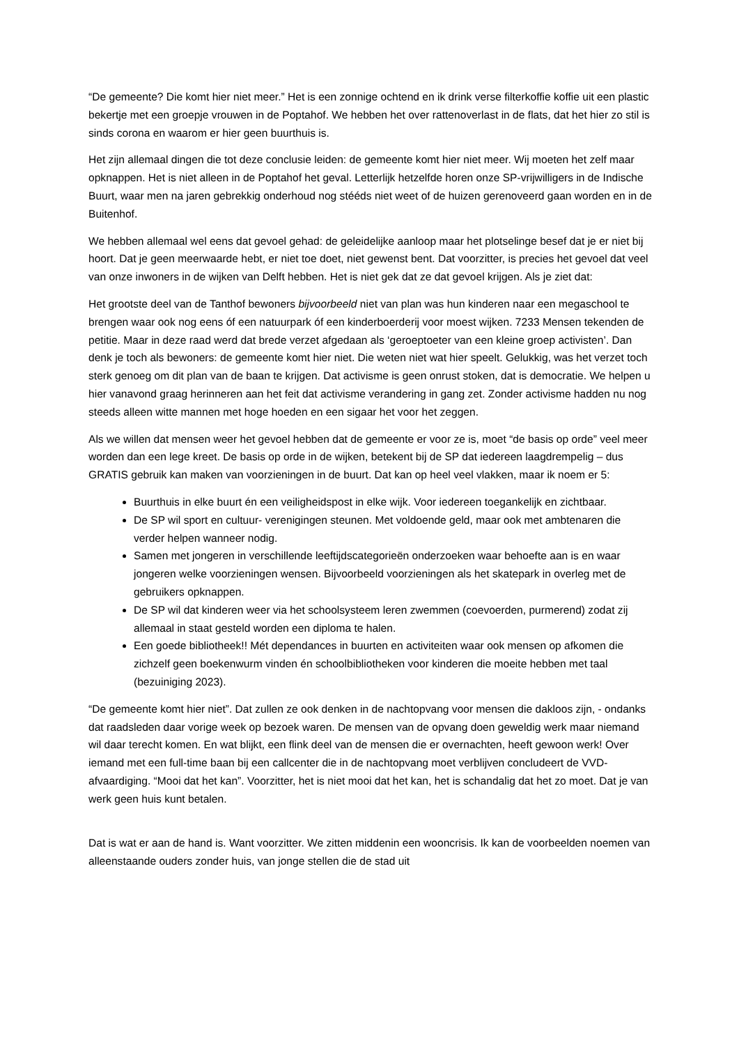“De gemeente? Die komt hier niet meer.” Het is een zonnige ochtend en ik drink verse filterkoffie koffie uit een plastic bekertje met een groepje vrouwen in de Poptahof. We hebben het over rattenoverlast in de flats, dat het hier zo stil is sinds corona en waarom er hier geen buurthuis is.
Het zijn allemaal dingen die tot deze conclusie leiden: de gemeente komt hier niet meer. Wij moeten het zelf maar opknappen. Het is niet alleen in de Poptahof het geval. Letterlijk hetzelfde horen onze SP-vrijwilligers in de Indische Buurt, waar men na jaren gebrekkig onderhoud nog stééds niet weet of de huizen gerenoveerd gaan worden en in de Buitenhof.
We hebben allemaal wel eens dat gevoel gehad: de geleidelijke aanloop maar het plotselinge besef dat je er niet bij hoort. Dat je geen meerwaarde hebt, er niet toe doet, niet gewenst bent. Dat voorzitter, is precies het gevoel dat veel van onze inwoners in de wijken van Delft hebben. Het is niet gek dat ze dat gevoel krijgen. Als je ziet dat:
Het grootste deel van de Tanthof bewoners bijvoorbeeld niet van plan was hun kinderen naar een megaschool te brengen waar ook nog eens óf een natuurpark óf een kinderboerderij voor moest wijken. 7233 Mensen tekenden de petitie. Maar in deze raad werd dat brede verzet afgedaan als ‘geroeptoeter van een kleine groep activisten’. Dan denk je toch als bewoners: de gemeente komt hier niet. Die weten niet wat hier speelt. Gelukkig, was het verzet toch sterk genoeg om dit plan van de baan te krijgen. Dat activisme is geen onrust stoken, dat is democratie. We helpen u hier vanavond graag herinneren aan het feit dat activisme verandering in gang zet. Zonder activisme hadden nu nog steeds alleen witte mannen met hoge hoeden en een sigaar het voor het zeggen.
Als we willen dat mensen weer het gevoel hebben dat de gemeente er voor ze is, moet “de basis op orde” veel meer worden dan een lege kreet. De basis op orde in de wijken, betekent bij de SP dat iedereen laagdrempelig – dus GRATIS gebruik kan maken van voorzieningen in de buurt. Dat kan op heel veel vlakken, maar ik noem er 5:
Buurthuis in elke buurt én een veiligheidspost in elke wijk. Voor iedereen toegankelijk en zichtbaar.
De SP wil sport en cultuur- verenigingen steunen. Met voldoende geld, maar ook met ambtenaren die verder helpen wanneer nodig.
Samen met jongeren in verschillende leeftijdscategorieën onderzoeken waar behoefte aan is en waar jongeren welke voorzieningen wensen. Bijvoorbeeld voorzieningen als het skatepark in overleg met de gebruikers opknappen.
De SP wil dat kinderen weer via het schoolsysteem leren zwemmen (coevoerden, purmerend) zodat zij allemaal in staat gesteld worden een diploma te halen.
Een goede bibliotheek!! Mét dependances in buurten en activiteiten waar ook mensen op afkomen die zichzelf geen boekenwurm vinden én schoolbibliotheken voor kinderen die moeite hebben met taal (bezuiniging 2023).
“De gemeente komt hier niet”. Dat zullen ze ook denken in de nachtopvang voor mensen die dakloos zijn, - ondanks dat raadsleden daar vorige week op bezoek waren. De mensen van de opvang doen geweldig werk maar niemand wil daar terecht komen. En wat blijkt, een flink deel van de mensen die er overnachten, heeft gewoon werk! Over iemand met een full-time baan bij een callcenter die in de nachtopvang moet verblijven concludeert de VVD-afvaardiging. “Mooi dat het kan”. Voorzitter, het is niet mooi dat het kan, het is schandalig dat het zo moet. Dat je van werk geen huis kunt betalen.
Dat is wat er aan de hand is. Want voorzitter. We zitten middenin een wooncrisis. Ik kan de voorbeelden noemen van alleenstaande ouders zonder huis, van jonge stellen die de stad uit